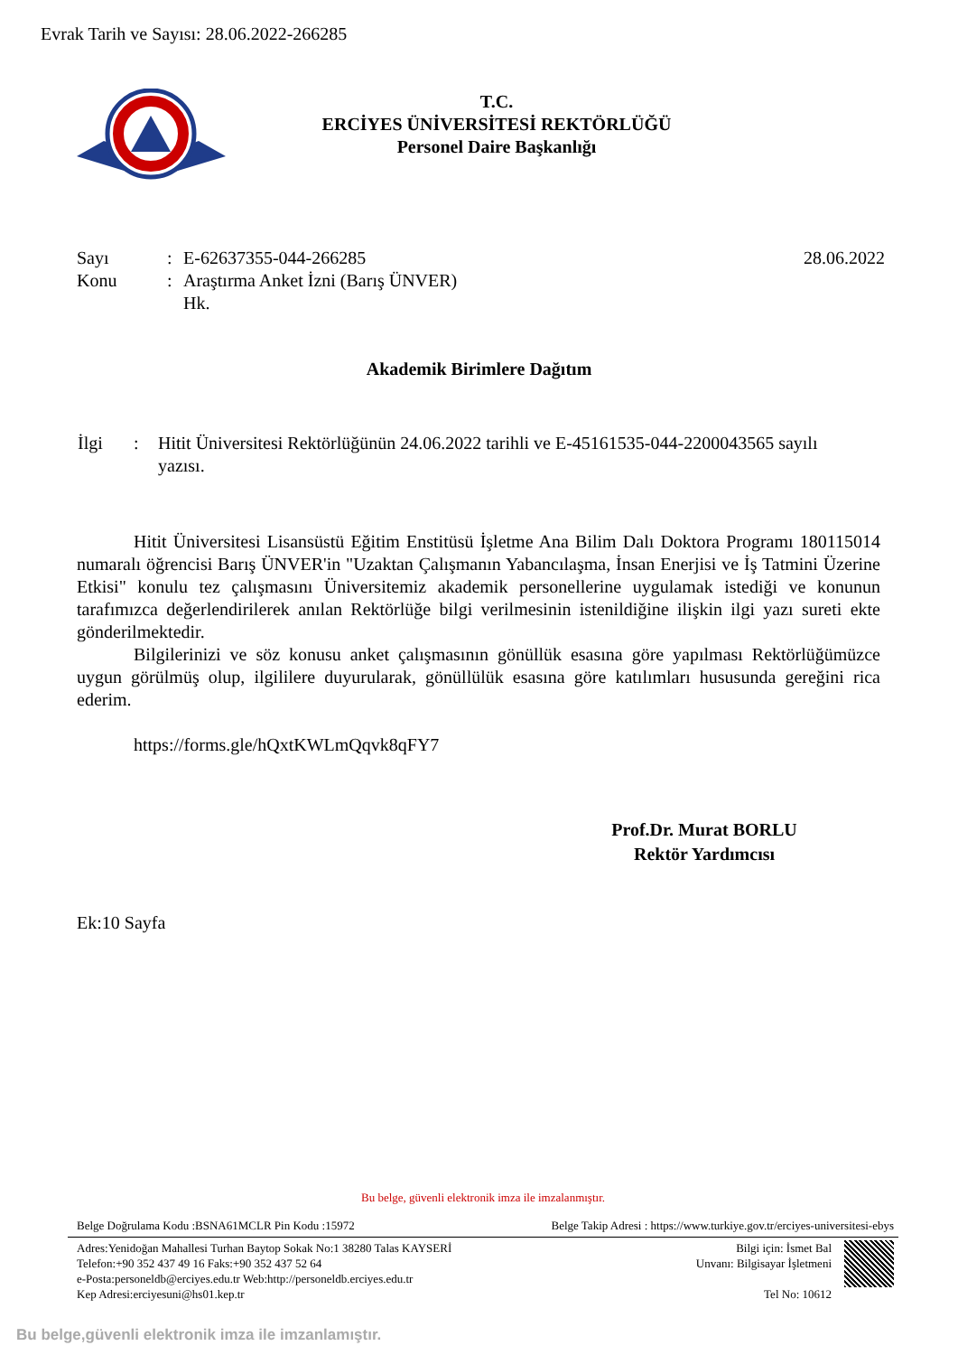Evrak Tarih ve Sayısı: 28.06.2022-266285
T.C.
ERCİYES ÜNİVERSİTESİ REKTÖRLÜĞÜ
Personel Daire Başkanlığı
| Sayı | : | E-62637355-044-266285 | 28.06.2022 |
| Konu | : | Araştırma Anket İzni (Barış ÜNVER) Hk. | |
Akademik Birimlere Dağıtım
| İlgi | : | Hitit Üniversitesi Rektörlüğünün 24.06.2022 tarihli ve E-45161535-044-2200043565 sayılı yazısı. |
Hitit Üniversitesi Lisansüstü Eğitim Enstitüsü İşletme Ana Bilim Dalı Doktora Programı 180115014 numaralı öğrencisi Barış ÜNVER'in "Uzaktan Çalışmanın Yabancılaşma, İnsan Enerjisi ve İş Tatmini Üzerine Etkisi" konulu tez çalışmasını Üniversitemiz akademik personellerine uygulamak istediği ve konunun tarafımızca değerlendirilerek anılan Rektörlüğe bilgi verilmesinin istenildiğine ilişkin ilgi yazı sureti ekte gönderilmektedir.
Bilgilerinizi ve söz konusu anket çalışmasının gönüllük esasına göre yapılması Rektörlüğümüzce uygun görülmüş olup, ilgililere duyurularak, gönüllülük esasına göre katılımları hususunda gereğini rica ederim.
https://forms.gle/hQxtKWLmQqvk8qFY7
Prof.Dr. Murat BORLU
Rektör Yardımcısı
Ek:10 Sayfa
Bu belge, güvenli elektronik imza ile imzalanmıştır.
Belge Doğrulama Kodu :BSNA61MCLR Pin Kodu :15972 Belge Takip Adresi : https://www.turkiye.gov.tr/erciyes-universitesi-ebys
Adres:Yenidoğan Mahallesi Turhan Baytop Sokak No:1 38280 Talas KAYSERİ
Telefon:+90 352 437 49 16 Faks:+90 352 437 52 64
e-Posta:personeldb@erciyes.edu.tr Web:http://personeldb.erciyes.edu.tr
Kep Adresi:erciyesuni@hs01.kep.tr
Bilgi için: İsmet Bal
Unvanı: Bilgisayar İşletmeni
Tel No: 10612
Bu belge,güvenli elektronik imza ile imzanlamıştır.